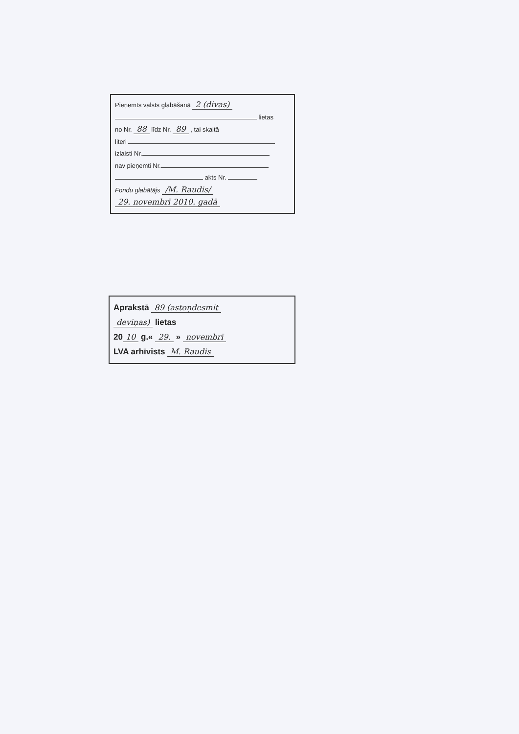Pieņemts valsts glabāšanā 2 (divas)
lietas
no Nr. 88 līdz Nr. 89 , tai skaitā
literi
izlaisti Nr.
nav pieņemti Nr.
akts Nr.
Fondu glabātājs /M. Raudis/
29. novembrī 2010. gadā
Aprakstā 89 (astoņdesmit
deviņas) lietas
20 10 g.« 29. » novembrī
LVA arhīvists M. Raudis